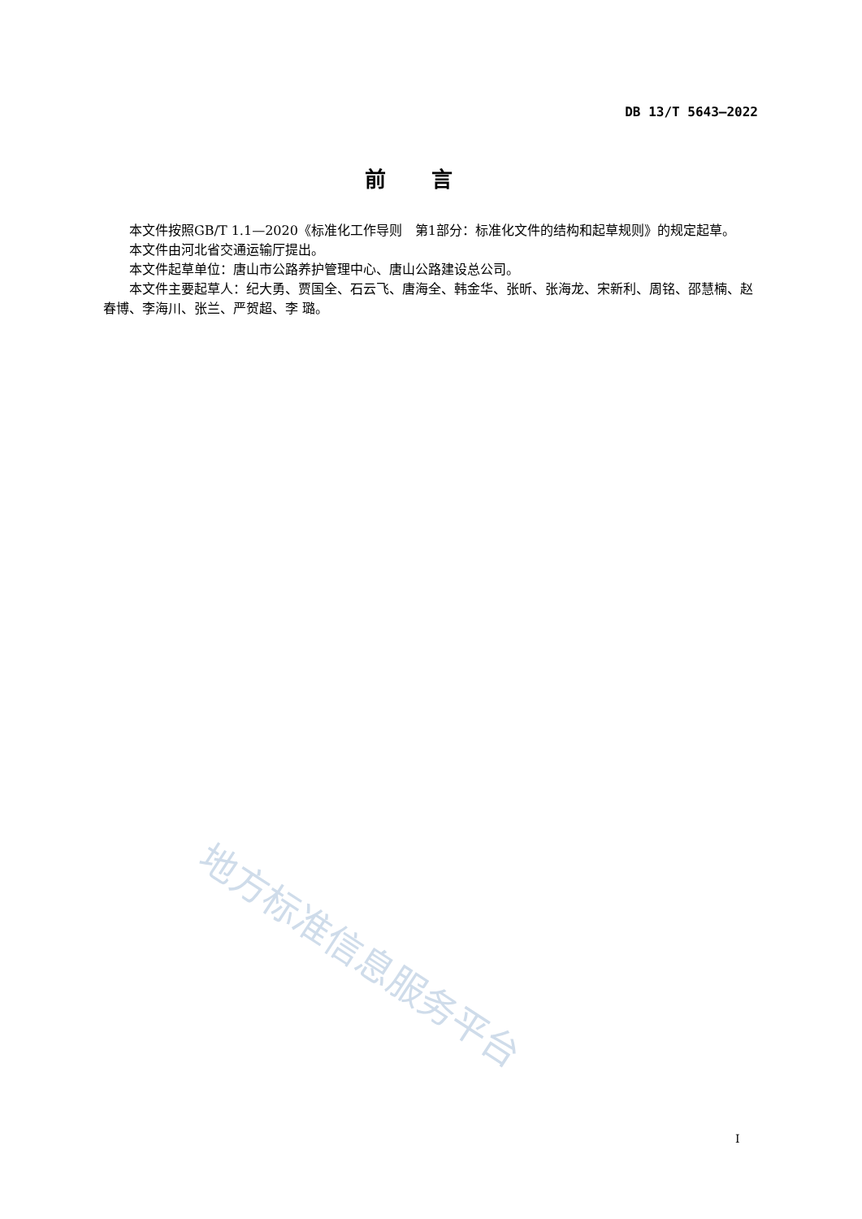DB 13/T 5643—2022
前言
本文件按照GB/T 1.1—2020《标准化工作导则　第1部分：标准化文件的结构和起草规则》的规定起草。
本文件由河北省交通运输厅提出。
本文件起草单位：唐山市公路养护管理中心、唐山公路建设总公司。
本文件主要起草人：纪大勇、贾国全、石云飞、唐海全、韩金华、张昕、张海龙、宋新利、周铭、邵慧楠、赵春博、李海川、张兰、严贺超、李 璐。
地方标准信息服务平台
I